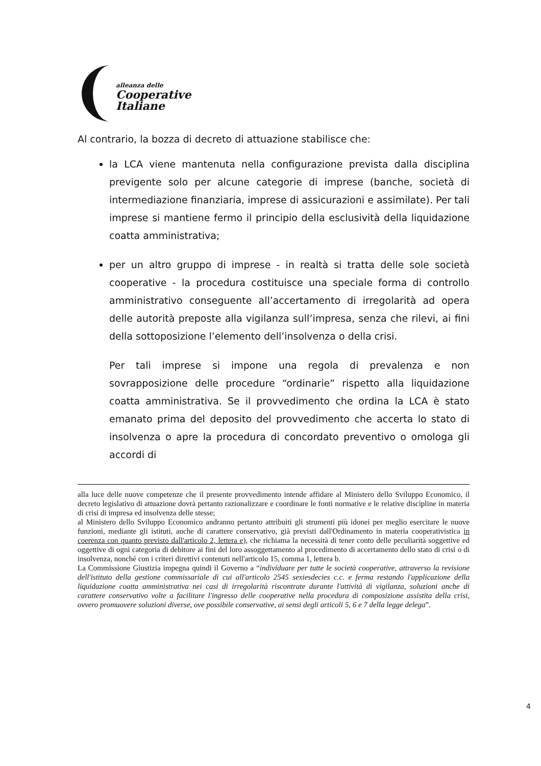alleanza delle
Cooperative
Italiane
Al contrario, la bozza di decreto di attuazione stabilisce che:
la LCA viene mantenuta nella configurazione prevista dalla disciplina previgente solo per alcune categorie di imprese (banche, società di intermediazione finanziaria, imprese di assicurazioni e assimilate). Per tali imprese si mantiene fermo il principio della esclusività della liquidazione coatta amministrativa;
per un altro gruppo di imprese - in realtà si tratta delle sole società cooperative - la procedura costituisce una speciale forma di controllo amministrativo conseguente all’accertamento di irregolarità ad opera delle autorità preposte alla vigilanza sull’impresa, senza che rilevi, ai fini della sottoposizione l’elemento dell’insolvenza o della crisi.
Per tali imprese si impone una regola di prevalenza e non sovrapposizione delle procedure “ordinarie” rispetto alla liquidazione coatta amministrativa. Se il provvedimento che ordina la LCA è stato emanato prima del deposito del provvedimento che accerta lo stato di insolvenza o apre la procedura di concordato preventivo o omologa gli accordi di
alla luce delle nuove competenze che il presente provvedimento intende affidare al Ministero dello Sviluppo Economico, il decreto legislativo di attuazione dovrà pertanto razionalizzare e coordinare le fonti normative e le relative discipline in materia di crisi di impresa ed insolvenza delle stesse;
al Ministero dello Sviluppo Economico andranno pertanto attribuiti gli strumenti più idonei per meglio esercitare le nuove funzioni, mediante gli istituti, anche di carattere conservativo, già previsti dall'Ordinamento in materia cooperativistica in coerenza con quanto previsto dall'articolo 2, lettera e), che richiama la necessità di tener conto delle peculiarità soggettive ed oggettive di ogni categoria di debitore ai fini del loro assoggettamento al procedimento di accertamento dello stato di crisi o di insolvenza, nonché con i criteri direttivi contenuti nell'articolo 15, comma 1, lettera b.
La Commissione Giustizia impegna quindi il Governo a “individuare per tutte le società cooperative, attraverso la revisione dell'istituto della gestione commissariale di cui all'articolo 2545 sexiesdecies c.c. e ferma restando l'applicazione della liquidazione coatta amministrativa nei casi di irregolarità riscontrate durante l'attività di vigilanza, soluzioni anche di carattere conservativo volte a facilitare l'ingresso delle cooperative nella procedura di composizione assistita della crisi, ovvero promuovere soluzioni diverse, ove possibile conservative, ai sensi degli articoli 5, 6 e 7 della legge delega”.
4